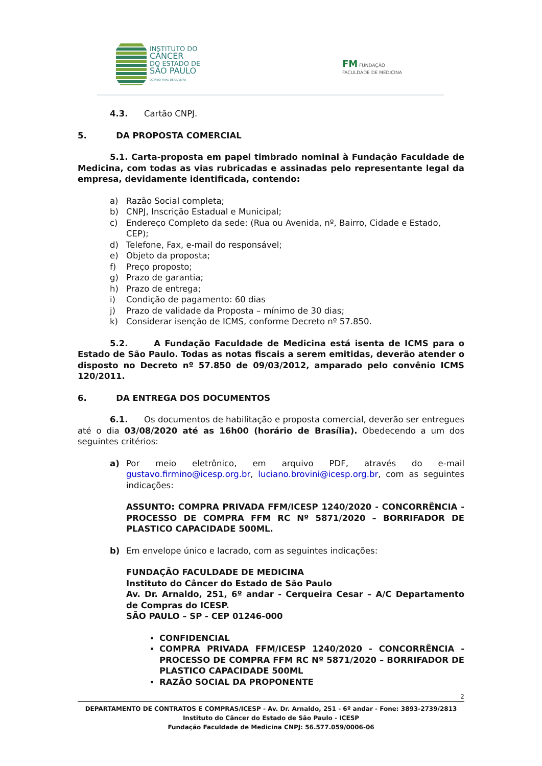INSTITUTO DO
CÂNCER
DO ESTADO DE
SÃO PAULO
OCTAVIO FRIAS DE OLIVEIRA
FM FUNDAÇÃO
FACULDADE DE MEDICINA
4.3. Cartão CNPJ.
5. DA PROPOSTA COMERCIAL
5.1. Carta-proposta em papel timbrado nominal à Fundação Faculdade de Medicina, com todas as vias rubricadas e assinadas pelo representante legal da empresa, devidamente identificada, contendo:
a) Razão Social completa;
b) CNPJ, Inscrição Estadual e Municipal;
c) Endereço Completo da sede: (Rua ou Avenida, nº, Bairro, Cidade e Estado, CEP);
d) Telefone, Fax, e-mail do responsável;
e) Objeto da proposta;
f) Preço proposto;
g) Prazo de garantia;
h) Prazo de entrega;
i) Condição de pagamento: 60 dias
j) Prazo de validade da Proposta – mínimo de 30 dias;
k) Considerar isenção de ICMS, conforme Decreto nº 57.850.
5.2. A Fundação Faculdade de Medicina está isenta de ICMS para o Estado de São Paulo. Todas as notas fiscais a serem emitidas, deverão atender o disposto no Decreto nº 57.850 de 09/03/2012, amparado pelo convênio ICMS 120/2011.
6. DA ENTREGA DOS DOCUMENTOS
6.1. Os documentos de habilitação e proposta comercial, deverão ser entregues até o dia 03/08/2020 até as 16h00 (horário de Brasília). Obedecendo a um dos seguintes critérios:
a) Por meio eletrônico, em arquivo PDF, através do e-mail gustavo.firmino@icesp.org.br, luciano.brovini@icesp.org.br, com as seguintes indicações:
ASSUNTO: COMPRA PRIVADA FFM/ICESP 1240/2020 - CONCORRÊNCIA - PROCESSO DE COMPRA FFM RC Nº 5871/2020 – BORRIFADOR DE PLASTICO CAPACIDADE 500ML.
b) Em envelope único e lacrado, com as seguintes indicações:
FUNDAÇÃO FACULDADE DE MEDICINA
Instituto do Câncer do Estado de São Paulo
Av. Dr. Arnaldo, 251, 6º andar - Cerqueira Cesar – A/C Departamento de Compras do ICESP.
SÃO PAULO – SP - CEP 01246-000
CONFIDENCIAL
COMPRA PRIVADA FFM/ICESP 1240/2020 - CONCORRÊNCIA - PROCESSO DE COMPRA FFM RC Nº 5871/2020 – BORRIFADOR DE PLASTICO CAPACIDADE 500ML
RAZÃO SOCIAL DA PROPONENTE
2
DEPARTAMENTO DE CONTRATOS E COMPRAS/ICESP - Av. Dr. Arnaldo, 251 - 6º andar - Fone: 3893-2739/2813
Instituto do Câncer do Estado de São Paulo - ICESP
Fundação Faculdade de Medicina CNPJ: 56.577.059/0006-06